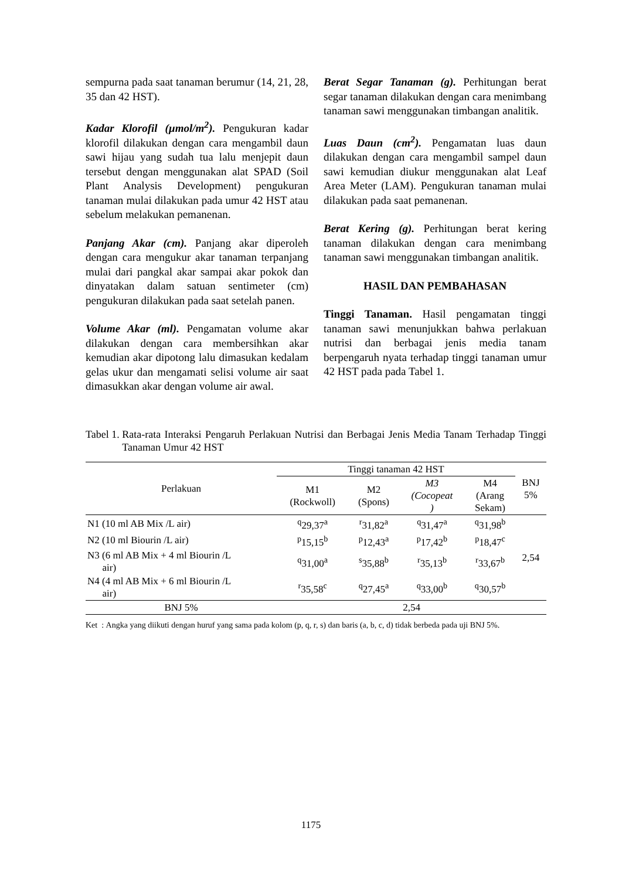sempurna pada saat tanaman berumur (14, 21, 28, 35 dan 42 HST).
Kadar Klorofil (µmol/m<sup>2</sup>). Pengukuran kadar klorofil dilakukan dengan cara mengambil daun sawi hijau yang sudah tua lalu menjepit daun tersebut dengan menggunakan alat SPAD (Soil Plant Analysis Development) pengukuran tanaman mulai dilakukan pada umur 42 HST atau sebelum melakukan pemanenan.
Panjang Akar (cm). Panjang akar diperoleh dengan cara mengukur akar tanaman terpanjang mulai dari pangkal akar sampai akar pokok dan dinyatakan dalam satuan sentimeter (cm) pengukuran dilakukan pada saat setelah panen.
Volume Akar (ml). Pengamatan volume akar dilakukan dengan cara membersihkan akar kemudian akar dipotong lalu dimasukan kedalam gelas ukur dan mengamati selisi volume air saat dimasukkan akar dengan volume air awal.
Berat Segar Tanaman (g). Perhitungan berat segar tanaman dilakukan dengan cara menimbang tanaman sawi menggunakan timbangan analitik.
Luas Daun (cm<sup>2</sup>). Pengamatan luas daun dilakukan dengan cara mengambil sampel daun sawi kemudian diukur menggunakan alat Leaf Area Meter (LAM). Pengukuran tanaman mulai dilakukan pada saat pemanenan.
Berat Kering (g). Perhitungan berat kering tanaman dilakukan dengan cara menimbang tanaman sawi menggunakan timbangan analitik.
HASIL DAN PEMBAHASAN
Tinggi Tanaman. Hasil pengamatan tinggi tanaman sawi menunjukkan bahwa perlakuan nutrisi dan berbagai jenis media tanam berpengaruh nyata terhadap tinggi tanaman umur 42 HST pada pada Tabel 1.
Tabel 1. Rata-rata Interaksi Pengaruh Perlakuan Nutrisi dan Berbagai Jenis Media Tanam Terhadap Tinggi Tanaman Umur 42 HST
| Perlakuan | Tinggi tanaman 42 HST | | | | BNJ 5% |
| --- | --- | --- | --- | --- | --- |
| | M1 (Rockwoll) | M2 (Spons) | M3 (Cocopeat ) | M4 (Arang Sekam) | |
| N1 (10 ml AB Mix /L air) | <sup>q</sup> 29,37<sup>a</sup> | <sup>r</sup> 31,82<sup>a</sup> | <sup>q</sup> 31,47<sup>a</sup> | <sup>q</sup> 31,98<sup>b</sup> | 2,54 |
| N2 (10 ml Biourin /L air) | <sup>p</sup> 15,15<sup>b</sup> | <sup>p</sup> 12,43<sup>a</sup> | <sup>p</sup> 17,42<sup>b</sup> | <sup>p</sup> 18,47<sup>c</sup> | |
| N3 (6 ml AB Mix + 4 ml Biourin /L air) | <sup>q</sup> 31,00<sup>a</sup> | <sup>s</sup> 35,88<sup>b</sup> | <sup>r</sup> 35,13<sup>b</sup> | <sup>r</sup> 33,67<sup>b</sup> | |
| N4 (4 ml AB Mix + 6 ml Biourin /L air) | <sup>r</sup> 35,58<sup>c</sup> | <sup>q</sup> 27,45<sup>a</sup> | <sup>q</sup> 33,00<sup>b</sup> | <sup>q</sup> 30,57<sup>b</sup> | |
| BNJ 5% | 2,54 | | | | |
Ket : Angka yang diikuti dengan huruf yang sama pada kolom (p, q, r, s) dan baris (a, b, c, d) tidak berbeda pada uji BNJ 5%.
1175